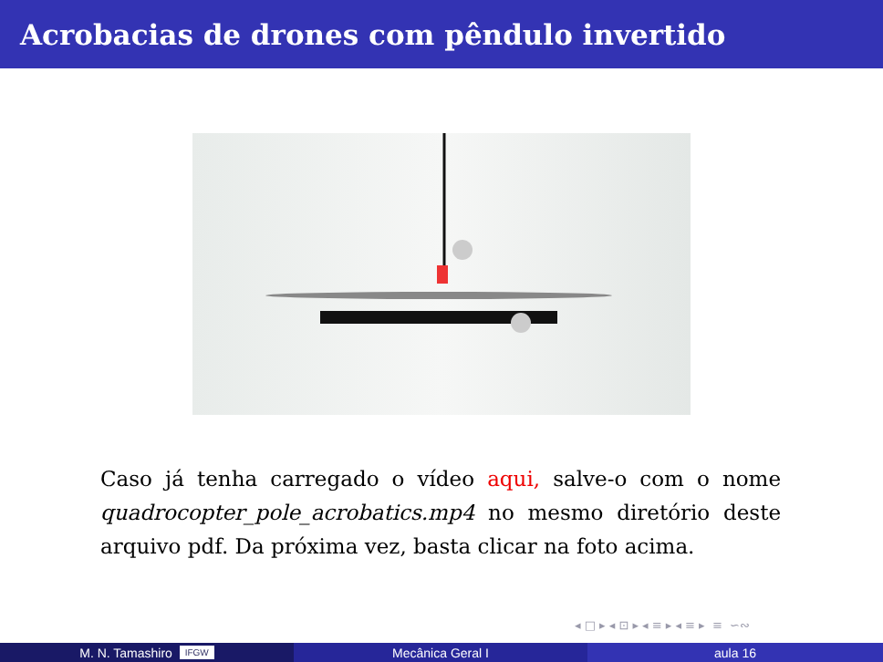Acrobacias de drones com pêndulo invertido
Caso já tenha carregado o vídeo aqui, salve-o com o nome quadrocopter_pole_acrobatics.mp4 no mesmo diretório deste arquivo pdf. Da próxima vez, basta clicar na foto acima.
◂ □ ▸ ◂ ⊡ ▸ ◂ ≡ ▸ ◂ ≡ ▸ ≡ ∽∾
M. N. Tamashiro IFGW
Mecânica Geral I aula 16